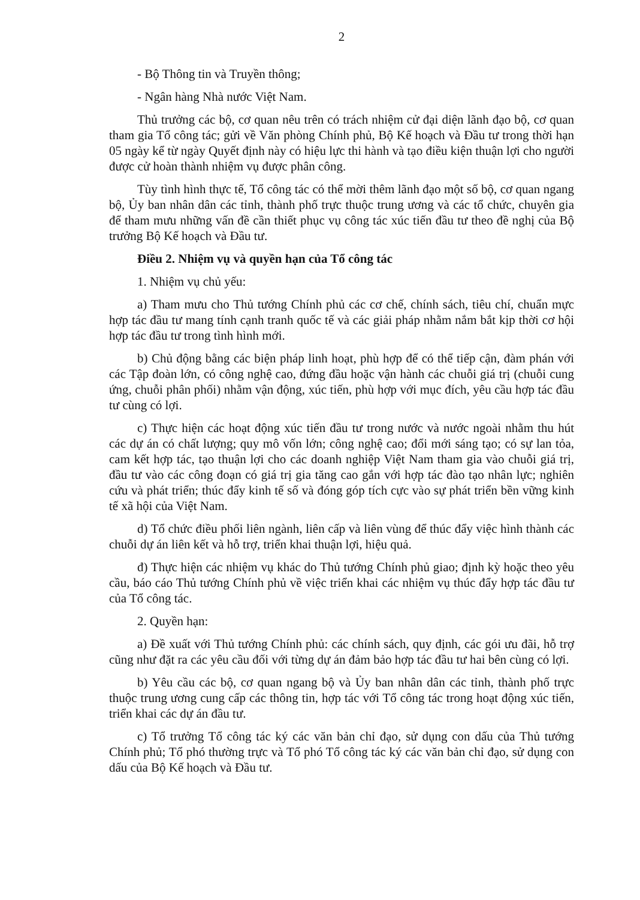2
- Bộ Thông tin và Truyền thông;
- Ngân hàng Nhà nước Việt Nam.
Thủ trưởng các bộ, cơ quan nêu trên có trách nhiệm cử đại diện lãnh đạo bộ, cơ quan tham gia Tổ công tác; gửi về Văn phòng Chính phủ, Bộ Kế hoạch và Đầu tư trong thời hạn 05 ngày kể từ ngày Quyết định này có hiệu lực thi hành và tạo điều kiện thuận lợi cho người được cử hoàn thành nhiệm vụ được phân công.
Tùy tình hình thực tế, Tổ công tác có thể mời thêm lãnh đạo một số bộ, cơ quan ngang bộ, Ủy ban nhân dân các tỉnh, thành phố trực thuộc trung ương và các tổ chức, chuyên gia để tham mưu những vấn đề cần thiết phục vụ công tác xúc tiến đầu tư theo đề nghị của Bộ trưởng Bộ Kế hoạch và Đầu tư.
Điều 2. Nhiệm vụ và quyền hạn của Tổ công tác
1. Nhiệm vụ chủ yếu:
a) Tham mưu cho Thủ tướng Chính phủ các cơ chế, chính sách, tiêu chí, chuẩn mực hợp tác đầu tư mang tính cạnh tranh quốc tế và các giải pháp nhằm nắm bắt kịp thời cơ hội hợp tác đầu tư trong tình hình mới.
b) Chủ động bằng các biện pháp linh hoạt, phù hợp để có thể tiếp cận, đàm phán với các Tập đoàn lớn, có công nghệ cao, đứng đầu hoặc vận hành các chuỗi giá trị (chuỗi cung ứng, chuỗi phân phối) nhằm vận động, xúc tiến, phù hợp với mục đích, yêu cầu hợp tác đầu tư cùng có lợi.
c) Thực hiện các hoạt động xúc tiến đầu tư trong nước và nước ngoài nhằm thu hút các dự án có chất lượng; quy mô vốn lớn; công nghệ cao; đổi mới sáng tạo; có sự lan tỏa, cam kết hợp tác, tạo thuận lợi cho các doanh nghiệp Việt Nam tham gia vào chuỗi giá trị, đầu tư vào các công đoạn có giá trị gia tăng cao gắn với hợp tác đào tạo nhân lực; nghiên cứu và phát triển; thúc đẩy kinh tế số và đóng góp tích cực vào sự phát triển bền vững kinh tế xã hội của Việt Nam.
d) Tổ chức điều phối liên ngành, liên cấp và liên vùng để thúc đẩy việc hình thành các chuỗi dự án liên kết và hỗ trợ, triển khai thuận lợi, hiệu quả.
đ) Thực hiện các nhiệm vụ khác do Thủ tướng Chính phủ giao; định kỳ hoặc theo yêu cầu, báo cáo Thủ tướng Chính phủ về việc triển khai các nhiệm vụ thúc đẩy hợp tác đầu tư của Tổ công tác.
2. Quyền hạn:
a) Đề xuất với Thủ tướng Chính phủ: các chính sách, quy định, các gói ưu đãi, hỗ trợ cũng như đặt ra các yêu cầu đối với từng dự án đảm bảo hợp tác đầu tư hai bên cùng có lợi.
b) Yêu cầu các bộ, cơ quan ngang bộ và Ủy ban nhân dân các tỉnh, thành phố trực thuộc trung ương cung cấp các thông tin, hợp tác với Tổ công tác trong hoạt động xúc tiến, triển khai các dự án đầu tư.
c) Tổ trưởng Tổ công tác ký các văn bản chỉ đạo, sử dụng con dấu của Thủ tướng Chính phủ; Tổ phó thường trực và Tổ phó Tổ công tác ký các văn bản chỉ đạo, sử dụng con dấu của Bộ Kế hoạch và Đầu tư.